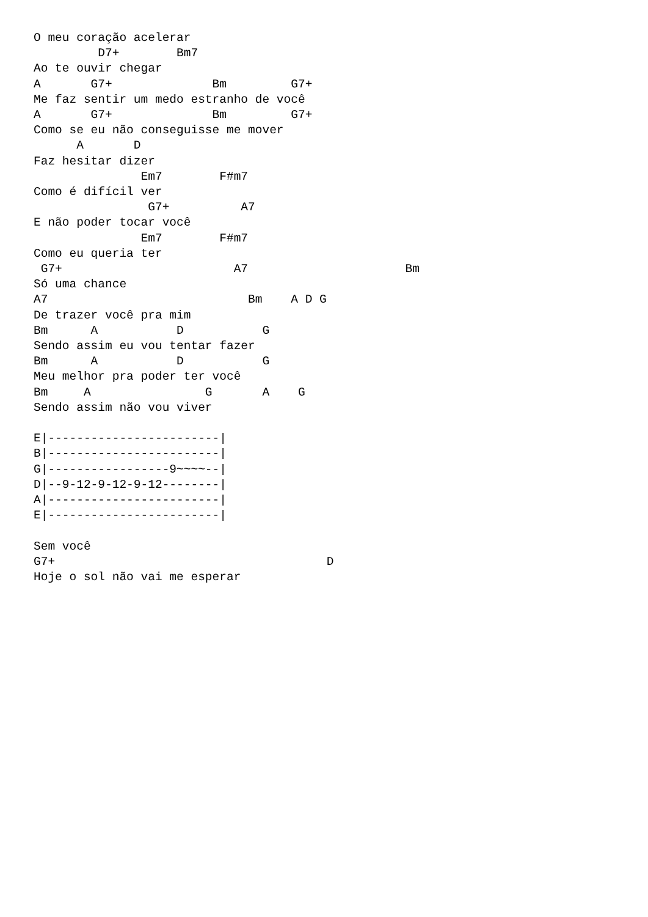O meu coração acelerar
         D7+        Bm7
Ao te ouvir chegar
A       G7+              Bm         G7+
Me faz sentir um medo estranho de você
A       G7+              Bm         G7+
Como se eu não conseguisse me mover
      A       D
Faz hesitar dizer
               Em7        F#m7
Como é difícil ver
                G7+          A7
E não poder tocar você
               Em7        F#m7
Como eu queria ter
 G7+                        A7                      Bm
Só uma chance
A7                            Bm    A D G
De trazer você pra mim
Bm      A           D           G
Sendo assim eu vou tentar fazer
Bm      A           D           G
Meu melhor pra poder ter você
Bm     A                G       A    G
Sendo assim não vou viver

E|------------------------|
B|------------------------|
G|-----------------9~~~~--|
D|--9-12-9-12-9-12--------|
A|------------------------|
E|------------------------|

Sem você
G7+                                      D
Hoje o sol não vai me esperar